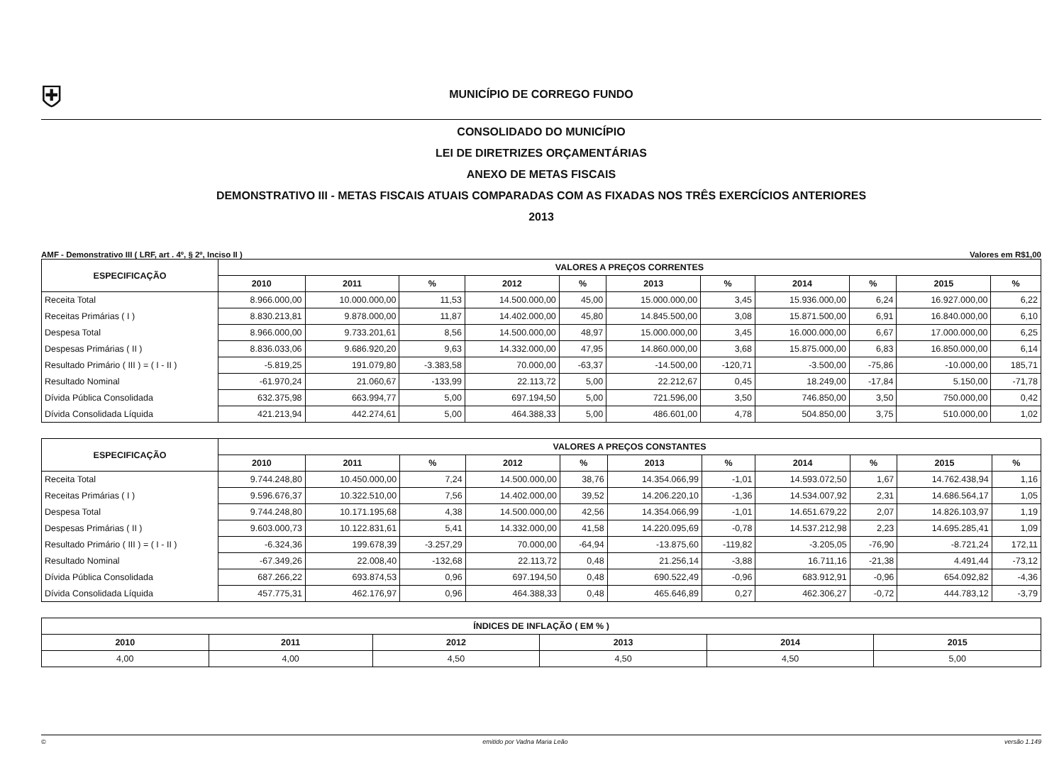⛨
MUNICÍPIO DE CORREGO FUNDO
CONSOLIDADO DO MUNICÍPIO
LEI DE DIRETRIZES ORÇAMENTÁRIAS
ANEXO DE METAS FISCAIS
DEMONSTRATIVO III - METAS FISCAIS ATUAIS COMPARADAS COM AS FIXADAS NOS TRÊS EXERCÍCIOS ANTERIORES
2013
AMF - Demonstrativo III ( LRF, art . 4º, § 2º, Inciso II ) Valores em R$1,00
| ESPECIFICAÇÃO | VALORES A PREÇOS CORRENTES | | | | | | | | | | |
| --- | --- | --- | --- | --- | --- | --- | --- | --- | --- | --- | --- |
| | 2010 | 2011 | % | 2012 | % | 2013 | % | 2014 | % | 2015 | % |
| Receita Total | 8.966.000,00 | 10.000.000,00 | 11,53 | 14.500.000,00 | 45,00 | 15.000.000,00 | 3,45 | 15.936.000,00 | 6,24 | 16.927.000,00 | 6,22 |
| Receitas Primárias ( I ) | 8.830.213,81 | 9.878.000,00 | 11,87 | 14.402.000,00 | 45,80 | 14.845.500,00 | 3,08 | 15.871.500,00 | 6,91 | 16.840.000,00 | 6,10 |
| Despesa Total | 8.966.000,00 | 9.733.201,61 | 8,56 | 14.500.000,00 | 48,97 | 15.000.000,00 | 3,45 | 16.000.000,00 | 6,67 | 17.000.000,00 | 6,25 |
| Despesas Primárias ( II ) | 8.836.033,06 | 9.686.920,20 | 9,63 | 14.332.000,00 | 47,95 | 14.860.000,00 | 3,68 | 15.875.000,00 | 6,83 | 16.850.000,00 | 6,14 |
| Resultado Primário ( III ) = ( I - II ) | -5.819,25 | 191.079,80 | -3.383,58 | 70.000,00 | -63,37 | -14.500,00 | -120,71 | -3.500,00 | -75,86 | -10.000,00 | 185,71 |
| Resultado Nominal | -61.970,24 | 21.060,67 | -133,99 | 22.113,72 | 5,00 | 22.212,67 | 0,45 | 18.249,00 | -17,84 | 5.150,00 | -71,78 |
| Dívida Pública Consolidada | 632.375,98 | 663.994,77 | 5,00 | 697.194,50 | 5,00 | 721.596,00 | 3,50 | 746.850,00 | 3,50 | 750.000,00 | 0,42 |
| Dívida Consolidada Líquida | 421.213,94 | 442.274,61 | 5,00 | 464.388,33 | 5,00 | 486.601,00 | 4,78 | 504.850,00 | 3,75 | 510.000,00 | 1,02 |
| ESPECIFICAÇÃO | VALORES A PREÇOS CONSTANTES | | | | | | | | | | |
| --- | --- | --- | --- | --- | --- | --- | --- | --- | --- | --- | --- |
| | 2010 | 2011 | % | 2012 | % | 2013 | % | 2014 | % | 2015 | % |
| Receita Total | 9.744.248,80 | 10.450.000,00 | 7,24 | 14.500.000,00 | 38,76 | 14.354.066,99 | -1,01 | 14.593.072,50 | 1,67 | 14.762.438,94 | 1,16 |
| Receitas Primárias ( I ) | 9.596.676,37 | 10.322.510,00 | 7,56 | 14.402.000,00 | 39,52 | 14.206.220,10 | -1,36 | 14.534.007,92 | 2,31 | 14.686.564,17 | 1,05 |
| Despesa Total | 9.744.248,80 | 10.171.195,68 | 4,38 | 14.500.000,00 | 42,56 | 14.354.066,99 | -1,01 | 14.651.679,22 | 2,07 | 14.826.103,97 | 1,19 |
| Despesas Primárias ( II ) | 9.603.000,73 | 10.122.831,61 | 5,41 | 14.332.000,00 | 41,58 | 14.220.095,69 | -0,78 | 14.537.212,98 | 2,23 | 14.695.285,41 | 1,09 |
| Resultado Primário ( III ) = ( I - II ) | -6.324,36 | 199.678,39 | -3.257,29 | 70.000,00 | -64,94 | -13.875,60 | -119,82 | -3.205,05 | -76,90 | -8.721,24 | 172,11 |
| Resultado Nominal | -67.349,26 | 22.008,40 | -132,68 | 22.113,72 | 0,48 | 21.256,14 | -3,88 | 16.711,16 | -21,38 | 4.491,44 | -73,12 |
| Dívida Pública Consolidada | 687.266,22 | 693.874,53 | 0,96 | 697.194,50 | 0,48 | 690.522,49 | -0,96 | 683.912,91 | -0,96 | 654.092,82 | -4,36 |
| Dívida Consolidada Líquida | 457.775,31 | 462.176,97 | 0,96 | 464.388,33 | 0,48 | 465.646,89 | 0,27 | 462.306,27 | -0,72 | 444.783,12 | -3,79 |
| ÍNDICES DE INFLAÇÃO ( EM % ) | | | | | |
| --- | --- | --- | --- | --- | --- |
| 2010 | 2011 | 2012 | 2013 | 2014 | 2015 |
| 4,00 | 4,00 | 4,50 | 4,50 | 4,50 | 5,00 |
© emitido por Vadna Maria Leão versão 1.149